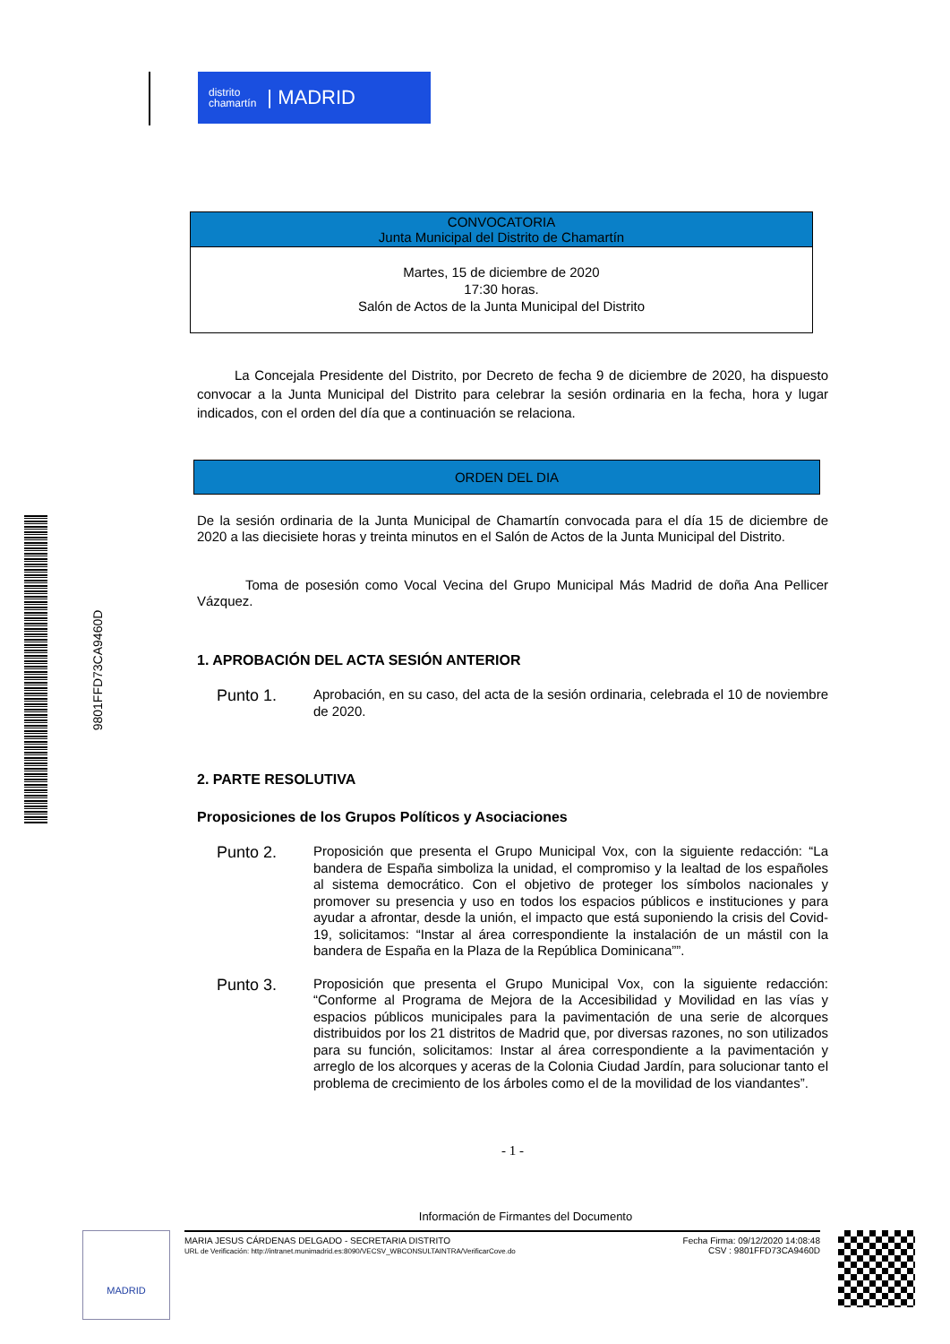distrito
chamartín | MADRID
9801FFD73CA9460D
CONVOCATORIA
Junta Municipal del Distrito de Chamartín
Martes, 15 de diciembre de 2020
17:30 horas.
Salón de Actos de la Junta Municipal del Distrito
La Concejala Presidente del Distrito, por Decreto de fecha 9 de diciembre de 2020, ha dispuesto convocar a la Junta Municipal del Distrito para celebrar la sesión ordinaria en la fecha, hora y lugar indicados, con el orden del día que a continuación se relaciona.
ORDEN DEL DIA
De la sesión ordinaria de la Junta Municipal de Chamartín convocada para el día 15 de diciembre de 2020 a las diecisiete horas y treinta minutos en el Salón de Actos de la Junta Municipal del Distrito.
Toma de posesión como Vocal Vecina del Grupo Municipal Más Madrid de doña Ana Pellicer Vázquez.
1. APROBACIÓN DEL ACTA SESIÓN ANTERIOR
Punto 1.
Aprobación, en su caso, del acta de la sesión ordinaria, celebrada el 10 de noviembre de 2020.
2. PARTE RESOLUTIVA
Proposiciones de los Grupos Políticos y Asociaciones
Punto 2.
Proposición que presenta el Grupo Municipal Vox, con la siguiente redacción: “La bandera de España simboliza la unidad, el compromiso y la lealtad de los españoles al sistema democrático. Con el objetivo de proteger los símbolos nacionales y promover su presencia y uso en todos los espacios públicos e instituciones y para ayudar a afrontar, desde la unión, el impacto que está suponiendo la crisis del Covid-19, solicitamos: “Instar al área correspondiente la instalación de un mástil con la bandera de España en la Plaza de la República Dominicana””.
Punto 3.
Proposición que presenta el Grupo Municipal Vox, con la siguiente redacción: “Conforme al Programa de Mejora de la Accesibilidad y Movilidad en las vías y espacios públicos municipales para la pavimentación de una serie de alcorques distribuidos por los 21 distritos de Madrid que, por diversas razones, no son utilizados para su función, solicitamos: Instar al área correspondiente a la pavimentación y arreglo de los alcorques y aceras de la Colonia Ciudad Jardín, para solucionar tanto el problema de crecimiento de los árboles como el de la movilidad de los viandantes”.
- 1 -
Información de Firmantes del Documento
MADRID
MARIA JESUS CÁRDENAS DELGADO - SECRETARIA DISTRITO
URL de Verificación: http://intranet.munimadrid.es:8090/VECSV_WBCONSULTAINTRA/VerificarCove.do
Fecha Firma: 09/12/2020 14:08:48
CSV : 9801FFD73CA9460D